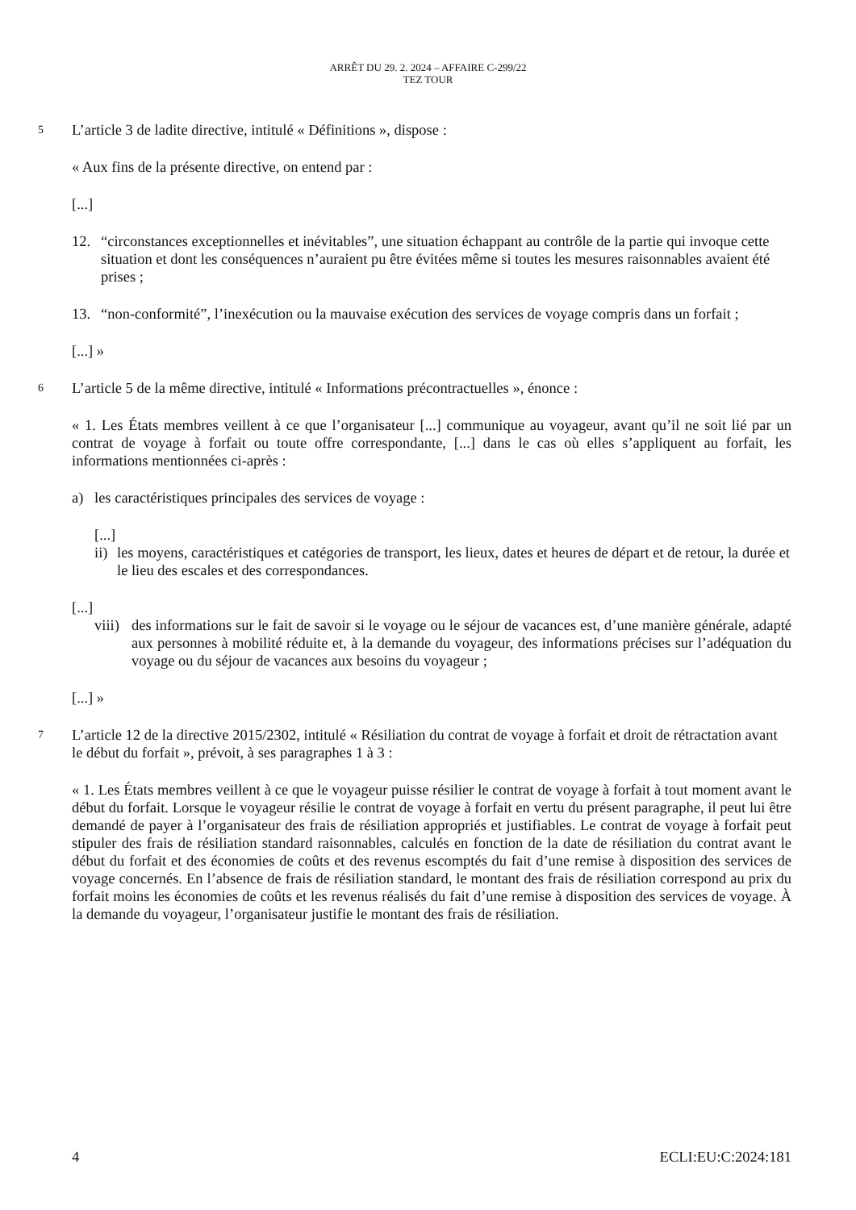ARRÊT DU 29. 2. 2024 – AFFAIRE C-299/22
TEZ TOUR
5 L’article 3 de ladite directive, intitulé « Définitions », dispose :
« Aux fins de la présente directive, on entend par :
[...]
12. “circonstances exceptionnelles et inévitables”, une situation échappant au contrôle de la partie qui invoque cette situation et dont les conséquences n’auraient pu être évitées même si toutes les mesures raisonnables avaient été prises ;
13. “non-conformité”, l’inexécution ou la mauvaise exécution des services de voyage compris dans un forfait ;
[...] »
6 L’article 5 de la même directive, intitulé « Informations précontractuelles », énonce :
« 1. Les États membres veillent à ce que l’organisateur [...] communique au voyageur, avant qu’il ne soit lié par un contrat de voyage à forfait ou toute offre correspondante, [...] dans le cas où elles s’appliquent au forfait, les informations mentionnées ci-après :
a) les caractéristiques principales des services de voyage :
[...]
ii) les moyens, caractéristiques et catégories de transport, les lieux, dates et heures de départ et de retour, la durée et le lieu des escales et des correspondances.
[...]
viii) des informations sur le fait de savoir si le voyage ou le séjour de vacances est, d’une manière générale, adapté aux personnes à mobilité réduite et, à la demande du voyageur, des informations précises sur l’adéquation du voyage ou du séjour de vacances aux besoins du voyageur ;
[...] »
7 L’article 12 de la directive 2015/2302, intitulé « Résiliation du contrat de voyage à forfait et droit de rétractation avant le début du forfait », prévoit, à ses paragraphes 1 à 3 :
« 1. Les États membres veillent à ce que le voyageur puisse résilier le contrat de voyage à forfait à tout moment avant le début du forfait. Lorsque le voyageur résilie le contrat de voyage à forfait en vertu du présent paragraphe, il peut lui être demandé de payer à l’organisateur des frais de résiliation appropriés et justifiables. Le contrat de voyage à forfait peut stipuler des frais de résiliation standard raisonnables, calculés en fonction de la date de résiliation du contrat avant le début du forfait et des économies de coûts et des revenus escomptés du fait d’une remise à disposition des services de voyage concernés. En l’absence de frais de résiliation standard, le montant des frais de résiliation correspond au prix du forfait moins les économies de coûts et les revenus réalisés du fait d’une remise à disposition des services de voyage. À la demande du voyageur, l’organisateur justifie le montant des frais de résiliation.
4 ECLI:EU:C:2024:181